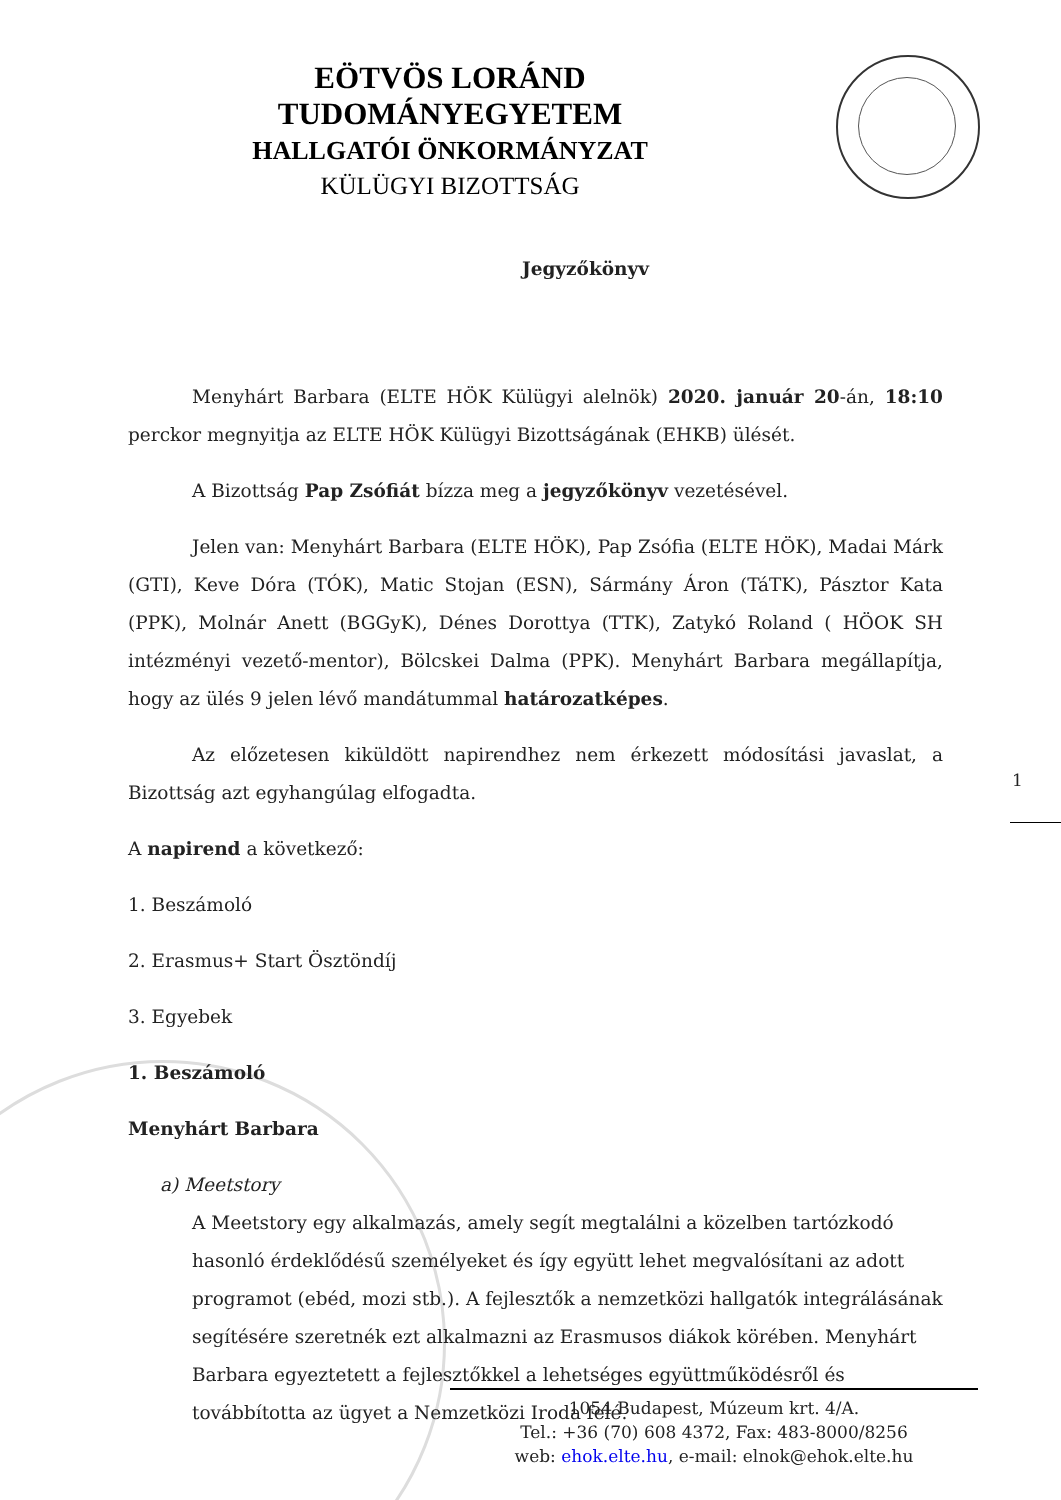EÖTVÖS LORÁND TUDOMÁNYEGYETEM
HALLGATÓI ÖNKORMÁNYZAT
KÜLÜGYI BIZOTTSÁG
Jegyzőkönyv
Menyhárt Barbara (ELTE HÖK Külügyi alelnök) 2020. január 20-án, 18:10 perckor megnyitja az ELTE HÖK Külügyi Bizottságának (EHKB) ülését.
A Bizottság Pap Zsófiát bízza meg a jegyzőkönyv vezetésével.
Jelen van: Menyhárt Barbara (ELTE HÖK), Pap Zsófia (ELTE HÖK), Madai Márk (GTI), Keve Dóra (TÓK), Matic Stojan (ESN), Sármány Áron (TáTK), Pásztor Kata (PPK), Molnár Anett (BGGyK), Dénes Dorottya (TTK), Zatykó Roland ( HÖOK SH intézményi vezető-mentor), Bölcskei Dalma (PPK). Menyhárt Barbara megállapítja, hogy az ülés 9 jelen lévő mandátummal határozatképes.
Az előzetesen kiküldött napirendhez nem érkezett módosítási javaslat, a Bizottság azt egyhangúlag elfogadta.
A napirend a következő:
1. Beszámoló
2. Erasmus+ Start Ösztöndíj
3. Egyebek
1. Beszámoló
Menyhárt Barbara
a) Meetstory
A Meetstory egy alkalmazás, amely segít megtalálni a közelben tartózkodó hasonló érdeklődésű személyeket és így együtt lehet megvalósítani az adott programot (ebéd, mozi stb.). A fejlesztők a nemzetközi hallgatók integrálásának segítésére szeretnék ezt alkalmazni az Erasmusos diákok körében. Menyhárt Barbara egyeztetett a fejlesztőkkel a lehetséges együttműködésről és továbbította az ügyet a Nemzetközi Iroda felé.
1
1054 Budapest, Múzeum krt. 4/A.
Tel.: +36 (70) 608 4372, Fax: 483-8000/8256
web: ehok.elte.hu, e-mail: elnok@ehok.elte.hu